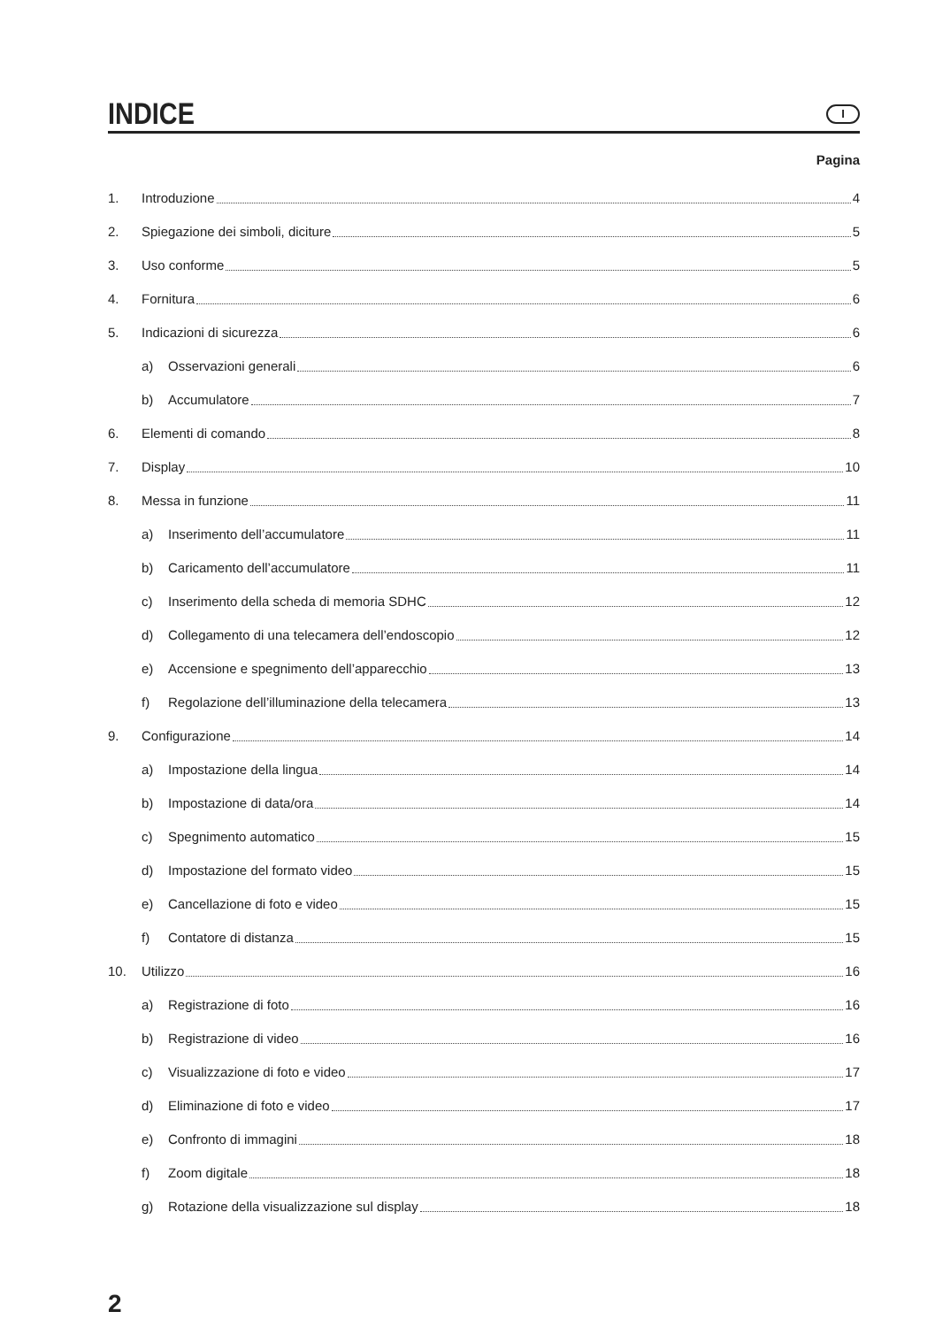INDICE
I
Pagina
1. Introduzione 4
2. Spiegazione dei simboli, diciture 5
3. Uso conforme 5
4. Fornitura 6
5. Indicazioni di sicurezza 6
a) Osservazioni generali 6
b) Accumulatore 7
6. Elementi di comando 8
7. Display 10
8. Messa in funzione 11
a) Inserimento dell’accumulatore 11
b) Caricamento dell’accumulatore 11
c) Inserimento della scheda di memoria SDHC 12
d) Collegamento di una telecamera dell’endoscopio 12
e) Accensione e spegnimento dell’apparecchio 13
f) Regolazione dell’illuminazione della telecamera 13
9. Configurazione 14
a) Impostazione della lingua 14
b) Impostazione di data/ora 14
c) Spegnimento automatico 15
d) Impostazione del formato video 15
e) Cancellazione di foto e video 15
f) Contatore di distanza 15
10. Utilizzo 16
a) Registrazione di foto 16
b) Registrazione di video 16
c) Visualizzazione di foto e video 17
d) Eliminazione di foto e video 17
e) Confronto di immagini 18
f) Zoom digitale 18
g) Rotazione della visualizzazione sul display 18
2